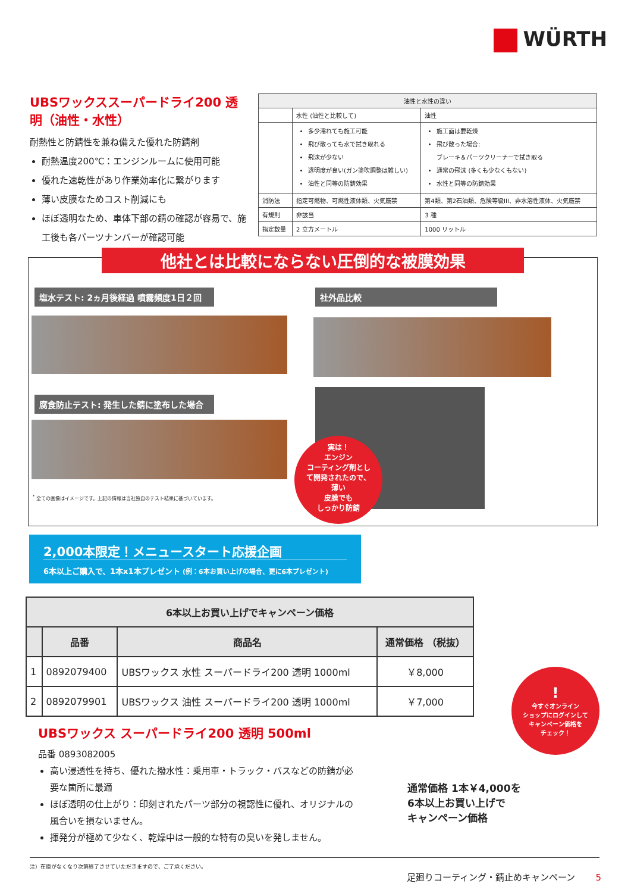WÜRTH
UBSワックススーパードライ200 透明（油性・水性）
耐熱性と防錆性を兼ね備えた優れた防錆剤
耐熱温度200℃：エンジンルームに使用可能
優れた速乾性があり作業効率化に繋がります
薄い皮膜なためコスト削減にも
ほぼ透明なため、車体下部の錆の確認が容易で、施工後も各パーツナンバーが確認可能
| 油性と水性の違い | | |
| --- | --- | --- |
| | 水性 (油性と比較して) | 油性 |
| | 多少濡れても施工可能 飛び散っても水で拭き取れる 飛沫が少ない 透明度が良い(ガン塗吹調整は難しい) 油性と同等の防錆効果 | 施工面は要乾燥 飛び散った場合: ブレーキ＆パーツクリーナーで拭き取る 通常の飛沫 (多くも少なくもない) 水性と同等の防錆効果 |
| 消防法 | 指定可燃物、可燃性液体類、火気厳禁 | 第4類、第2石油類、危険等級III、非水溶性液体、火気厳禁 |
| 有規則 | 非該当 | 3 種 |
| 指定数量 | 2 立方メートル | 1000 リットル |
他社とは比較にならない圧倒的な被膜効果
塩水テスト: 2ヵ月後経過 噴霧頻度1日２回 社外品比較
腐食防止テスト: 発生した錆に塗布した場合
<sup>*</sup> 全ての画像はイメージです。上記の情報は当社独自のテスト結果に基づいています。
実は！
エンジン
コーティング剤とし
て開発されたので、
薄い
皮膜でも
しっかり防錆
2,000本限定！メニュースタート応援企画
6本以上ご購入で、1本x1本プレゼント (例：6本お買い上げの場合、更に6本プレゼント)
| 6本以上お買い上げでキャンペーン価格 | | | |
| --- | --- | --- | --- |
| | 品番 | 商品名 | 通常価格 （税抜） |
| 1 | 0892079400 | UBSワックス 水性 スーパードライ200 透明 1000ml | ￥8,000 |
| 2 | 0892079901 | UBSワックス 油性 スーパードライ200 透明 1000ml | ￥7,000 |
!
今すぐオンライン
ショップにログインして
キャンペーン価格を
チェック！
UBSワックス スーパードライ200 透明 500ml
品番 0893082005
高い浸透性を持ち、優れた撥水性：乗用車・トラック・バスなどの防錆が必要な箇所に最適
ほぼ透明の仕上がり：印刻されたパーツ部分の視認性に優れ、オリジナルの風合いを損ないません。
揮発分が極めて少なく、乾燥中は一般的な特有の臭いを発しません。
通常価格 1本￥4,000を
6本以上お買い上げで
キャンペーン価格
注）在庫がなくなり次第終了させていただきますので、ご了承ください。
足廻りコーティング・錆止めキャンペーン 5